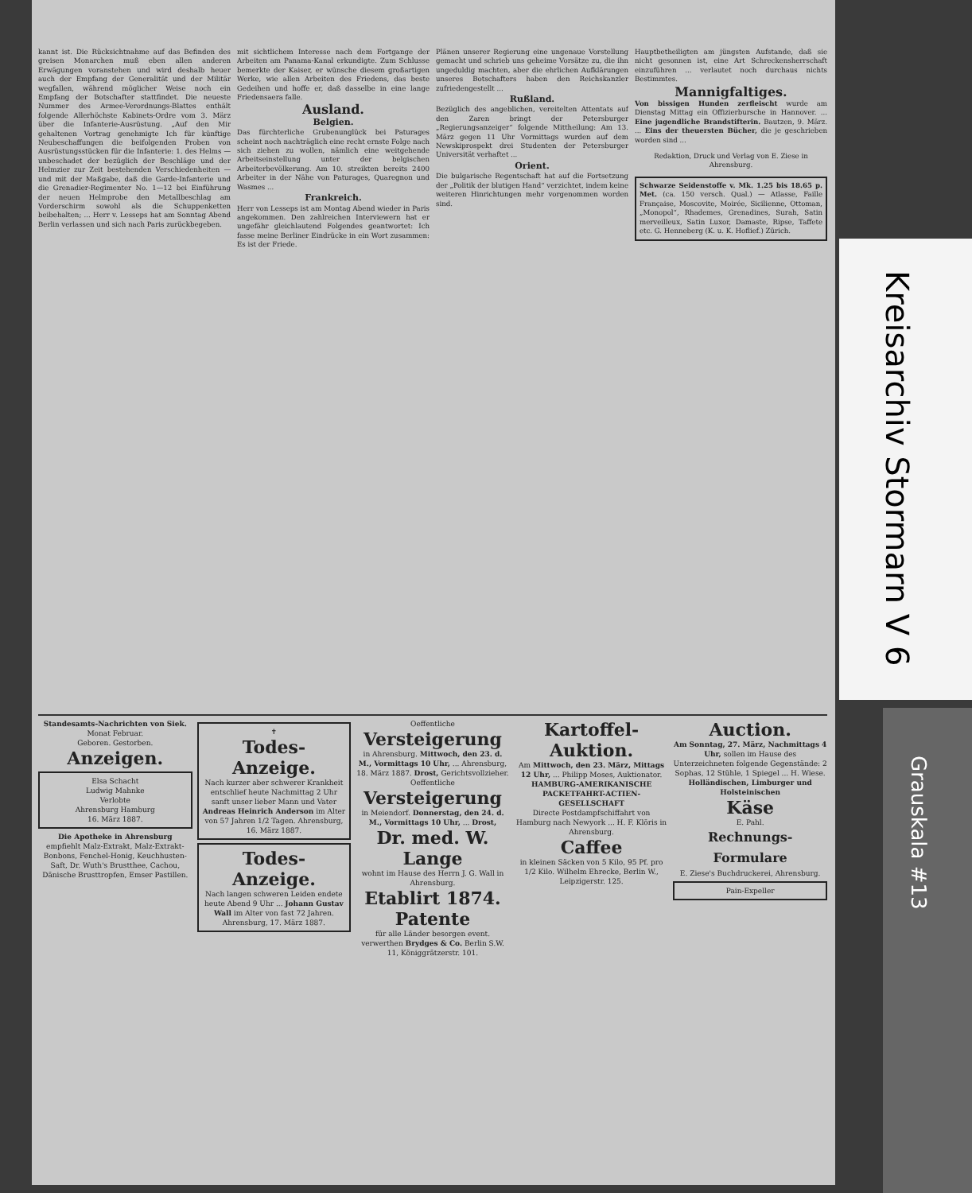kannt ist. Die Rücksichtnahme auf das Befinden des greisen Monarchen muß eben allen anderen Erwägungen voranstehen und wird deshalb heuer auch der Empfang der Generalität und der Militär wegfallen, während möglicher Weise noch ein Empfang der Botschafter stattfindet. Die neueste Nummer des Armee-Verordnungs-Blattes enthält folgende Allerhöchste Kabinets-Ordre vom 3. März über die Infanterie-Ausrüstung. „Auf den Mir gehaltenen Vortrag genehmigte Ich für künftige Neubeschaffungen die beifolgenden Proben von Ausrüstungsstücken für die Infanterie: 1. des Helms — unbeschadet der bezüglich der Beschläge und der Helmzier zur Zeit bestehenden Verschiedenheiten — und mit der Maßgabe, daß die Garde-Infanterie und die Grenadier-Regimenter No. 1—12 bei Einführung der neuen Helmprobe den Metallbeschlag am Vorderschirm sowohl als die Schuppenketten beibehalten; ... Herr v. Lesseps hat am Sonntag Abend Berlin verlassen und sich nach Paris zurückbegeben.
mit sichtlichem Interesse nach dem Fortgange der Arbeiten am Panama-Kanal erkundigte. Zum Schlusse bemerkte der Kaiser, er wünsche diesem großartigen Werke, wie allen Arbeiten des Friedens, das beste Gedeihen und hoffe er, daß dasselbe in eine lange Friedensaera falle.
Ausland.
Belgien.
Das fürchterliche Grubenunglück bei Paturages scheint noch nachträglich eine recht ernste Folge nach sich ziehen zu wollen, nämlich eine weitgehende Arbeitseinstellung unter der belgischen Arbeiterbevölkerung. Am 10. streikten bereits 2400 Arbeiter in der Nähe von Paturages, Quaregnon und Wasmes ...
Frankreich.
Herr von Lesseps ist am Montag Abend wieder in Paris angekommen. Den zahlreichen Interviewern hat er ungefähr gleichlautend Folgendes geantwortet: Ich fasse meine Berliner Eindrücke in ein Wort zusammen: Es ist der Friede.
Plänen unserer Regierung eine ungenaue Vorstellung gemacht und schrieb uns geheime Vorsätze zu, die ihn ungeduldig machten, aber die ehrlichen Aufklärungen unseres Botschafters haben den Reichskanzler zufriedengestellt ...
Rußland.
Bezüglich des angeblichen, vereitelten Attentats auf den Zaren bringt der Petersburger „Regierungsanzeiger“ folgende Mittheilung: Am 13. März gegen 11 Uhr Vormittags wurden auf dem Newskiprospekt drei Studenten der Petersburger Universität verhaftet ...
Orient.
Die bulgarische Regentschaft hat auf die Fortsetzung der „Politik der blutigen Hand“ verzichtet, indem keine weiteren Hinrichtungen mehr vorgenommen worden sind.
Hauptbetheiligten am jüngsten Aufstande, daß sie nicht gesonnen ist, eine Art Schreckensherrschaft einzuführen ... verlautet noch durchaus nichts Bestimmtes.
Mannigfaltiges.
Von bissigen Hunden zerfleischt wurde am Dienstag Mittag ein Offizierbursche in Hannover. ... Eine jugendliche Brandstifterin. Bautzen, 9. März. ... Eins der theuersten Bücher, die je geschrieben worden sind ...
Redaktion, Druck und Verlag von E. Ziese in Ahrensburg.
Schwarze Seidenstoffe v. Mk. 1.25 bis 18.65 p. Met. (ca. 150 versch. Qual.) — Atlasse, Faille Française, Moscovite, Moirée, Sicilienne, Ottoman, „Monopol“, Rhademes, Grenadines, Surah, Satin merveilleux, Satin Luxor, Damaste, Ripse, Taffete etc. G. Henneberg (K. u. K. Hoflief.) Zürich.
Standesamts-Nachrichten von Siek.
Monat Februar.
Geboren. Gestorben.
Anzeigen.
Elsa Schacht
Ludwig Mahnke
Verlobte
Ahrensburg Hamburg
16. März 1887.
Die Apotheke in Ahrensburg
empfiehlt Malz-Extrakt, Malz-Extrakt-Bonbons, Fenchel-Honig, Keuchhusten-Saft, Dr. Wuth's Brustthee, Cachou, Dänische Brusttropfen, Emser Pastillen.
✝
Todes-Anzeige.
Nach kurzer aber schwerer Krankheit entschlief heute Nachmittag 2 Uhr sanft unser lieber Mann und Vater Andreas Heinrich Anderson im Alter von 57 Jahren 1/2 Tagen. Ahrensburg, 16. März 1887.
Todes-Anzeige.
Nach langen schweren Leiden endete heute Abend 9 Uhr ... Johann Gustav Wall im Alter von fast 72 Jahren. Ahrensburg, 17. März 1887.
Oeffentliche
Versteigerung
in Ahrensburg. Mittwoch, den 23. d. M., Vormittags 10 Uhr, ... Ahrensburg, 18. März 1887. Drost, Gerichtsvollzieher.
Oeffentliche
Versteigerung
in Meiendorf. Donnerstag, den 24. d. M., Vormittags 10 Uhr, ... Drost,
Dr. med. W. Lange
wohnt im Hause des Herrn J. G. Wall in Ahrensburg.
Etablirt 1874. Patente
für alle Länder besorgen event. verwerthen Brydges & Co. Berlin S.W. 11, Königgrätzerstr. 101.
Kartoffel-Auktion.
Am Mittwoch, den 23. März, Mittags 12 Uhr, ... Philipp Moses, Auktionator.
HAMBURG-AMERIKANISCHE PACKETFAHRT-ACTIEN-GESELLSCHAFT
Directe Postdampfschiffahrt von Hamburg nach Newyork ... H. F. Klöris in Ahrensburg.
Caffee
in kleinen Säcken von 5 Kilo, 95 Pf. pro 1/2 Kilo. Wilhelm Ehrecke, Berlin W., Leipzigerstr. 125.
Auction.
Am Sonntag, 27. März, Nachmittags 4 Uhr, sollen im Hause des Unterzeichneten folgende Gegenstände: 2 Sophas, 12 Stühle, 1 Spiegel ... H. Wiese.
Holländischen, Limburger und Holsteinischen
Käse
E. Pahl.
Rechnungs-Formulare
E. Ziese's Buchdruckerei, Ahrensburg.
Pain-Expeller
Kreisarchiv Stormarn V 6
Grauskala #13